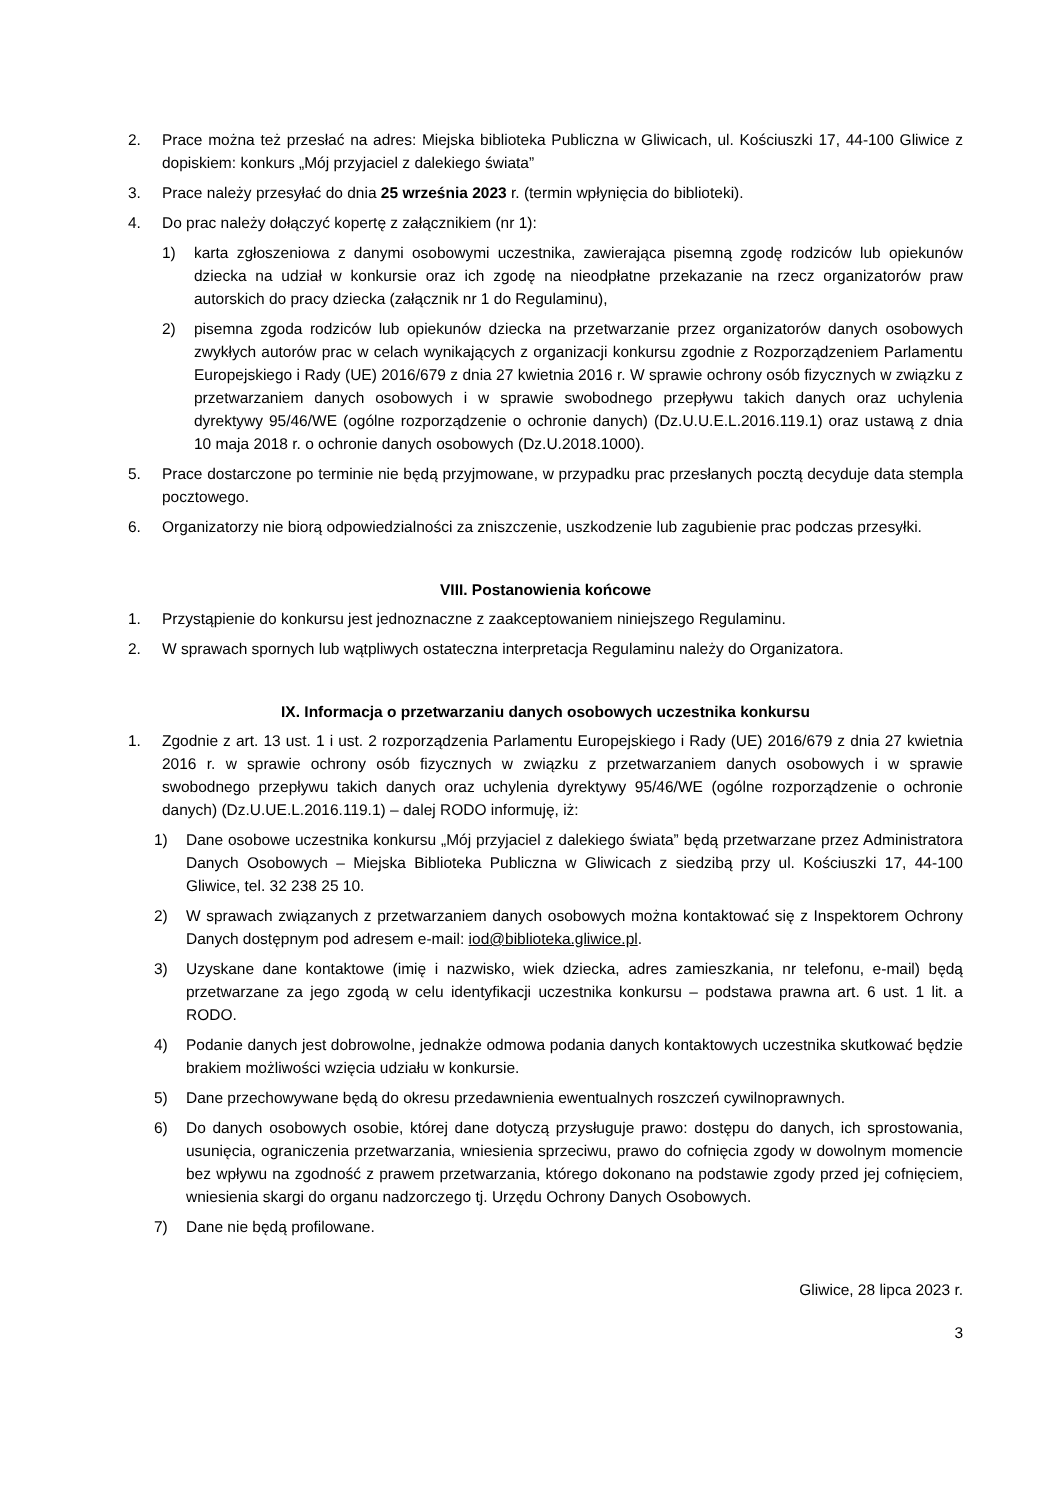2. Prace można też przesłać na adres: Miejska biblioteka Publiczna w Gliwicach, ul. Kościuszki 17, 44-100 Gliwice z dopiskiem: konkurs „Mój przyjaciel z dalekiego świata”
3. Prace należy przesyłać do dnia 25 września 2023 r. (termin wpłynięcia do biblioteki).
4. Do prac należy dołączyć kopertę z załącznikiem (nr 1):
1) karta zgłoszeniowa z danymi osobowymi uczestnika, zawierająca pisemną zgodę rodziców lub opiekunów dziecka na udział w konkursie oraz ich zgodę na nieodpłatne przekazanie na rzecz organizatorów praw autorskich do pracy dziecka (załącznik nr 1 do Regulaminu),
2) pisemna zgoda rodziców lub opiekunów dziecka na przetwarzanie przez organizatorów danych osobowych zwykłych autorów prac w celach wynikających z organizacji konkursu zgodnie z Rozporządzeniem Parlamentu Europejskiego i Rady (UE) 2016/679 z dnia 27 kwietnia 2016 r. W sprawie ochrony osób fizycznych w związku z przetwarzaniem danych osobowych i w sprawie swobodnego przepływu takich danych oraz uchylenia dyrektywy 95/46/WE (ogólne rozporządzenie o ochronie danych) (Dz.U.U.E.L.2016.119.1) oraz ustawą z dnia 10 maja 2018 r. o ochronie danych osobowych (Dz.U.2018.1000).
5. Prace dostarczone po terminie nie będą przyjmowane, w przypadku prac przesłanych pocztą decyduje data stempla pocztowego.
6. Organizatorzy nie biorą odpowiedzialności za zniszczenie, uszkodzenie lub zagubienie prac podczas przesyłki.
VIII. Postanowienia końcowe
1. Przystąpienie do konkursu jest jednoznaczne z zaakceptowaniem niniejszego Regulaminu.
2. W sprawach spornych lub wątpliwych ostateczna interpretacja Regulaminu należy do Organizatora.
IX. Informacja o przetwarzaniu danych osobowych uczestnika konkursu
1. Zgodnie z art. 13 ust. 1 i ust. 2 rozporządzenia Parlamentu Europejskiego i Rady (UE) 2016/679 z dnia 27 kwietnia 2016 r. w sprawie ochrony osób fizycznych w związku z przetwarzaniem danych osobowych i w sprawie swobodnego przepływu takich danych oraz uchylenia dyrektywy 95/46/WE (ogólne rozporządzenie o ochronie danych) (Dz.U.UE.L.2016.119.1) – dalej RODO informuję, iż:
1) Dane osobowe uczestnika konkursu „Mój przyjaciel z dalekiego świata” będą przetwarzane przez Administratora Danych Osobowych – Miejska Biblioteka Publiczna w Gliwicach z siedzibą przy ul. Kościuszki 17, 44-100 Gliwice, tel. 32 238 25 10.
2) W sprawach związanych z przetwarzaniem danych osobowych można kontaktować się z Inspektorem Ochrony Danych dostępnym pod adresem e-mail: iod@biblioteka.gliwice.pl.
3) Uzyskane dane kontaktowe (imię i nazwisko, wiek dziecka, adres zamieszkania, nr telefonu, e-mail) będą przetwarzane za jego zgodą w celu identyfikacji uczestnika konkursu – podstawa prawna art. 6 ust. 1 lit. a RODO.
4) Podanie danych jest dobrowolne, jednakże odmowa podania danych kontaktowych uczestnika skutkować będzie brakiem możliwości wzięcia udziału w konkursie.
5) Dane przechowywane będą do okresu przedawnienia ewentualnych roszczeń cywilnoprawnych.
6) Do danych osobowych osobie, której dane dotyczą przysługuje prawo: dostępu do danych, ich sprostowania, usunięcia, ograniczenia przetwarzania, wniesienia sprzeciwu, prawo do cofnięcia zgody w dowolnym momencie bez wpływu na zgodność z prawem przetwarzania, którego dokonano na podstawie zgody przed jej cofnięciem, wniesienia skargi do organu nadzorczego tj. Urzędu Ochrony Danych Osobowych.
7) Dane nie będą profilowane.
Gliwice, 28 lipca 2023 r.
3